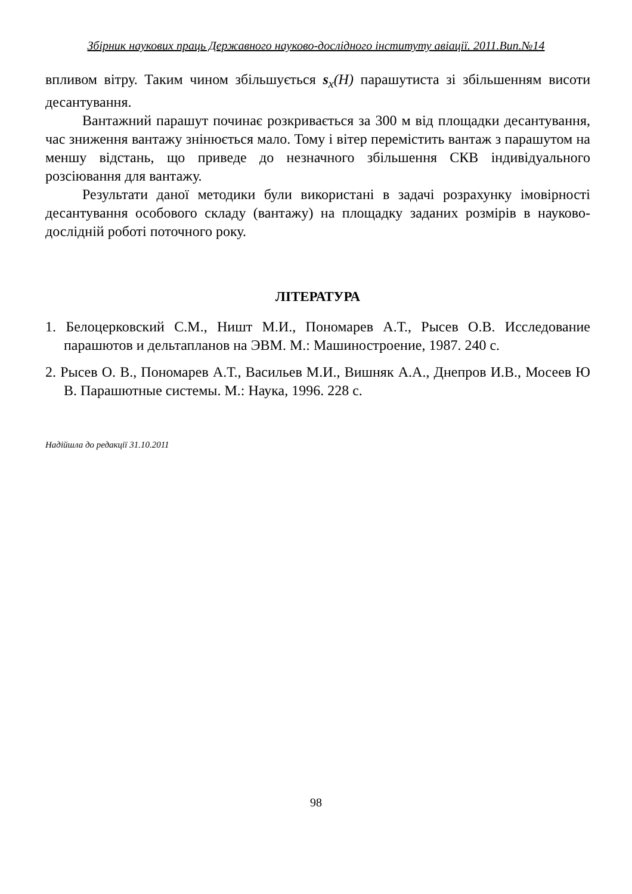Збірник наукових праць Державного науково-дослідного інституту авіації. 2011.Вип.№14
впливом вітру. Таким чином збільшується s<sub>x</sub>(H) парашутиста зі збільшенням висоти десантування.
Вантажний парашут починає розкривається за 300 м від площадки десантування, час зниження вантажу знінюється мало. Тому і вітер перемістить вантаж з парашутом на меншу відстань, що приведе до незначного збільшення СКВ індивідуального розсіювання для вантажу.
Результати даної методики були використані в задачі розрахунку імовірності десантування особового складу (вантажу) на площадку заданих розмірів в науково-дослідній роботі поточного року.
ЛІТЕРАТУРА
1. Белоцерковский С.М., Ништ М.И., Пономарев А.Т., Рысев О.В. Исследование парашютов и дельтапланов на ЭВМ. М.: Машиностроение, 1987. 240 с.
2. Рысев О. В., Пономарев А.Т., Васильев М.И., Вишняк А.А., Днепров И.В., Мосеев Ю В. Парашютные системы. М.: Наука, 1996. 228 с.
Надійшла до редакції 31.10.2011
98